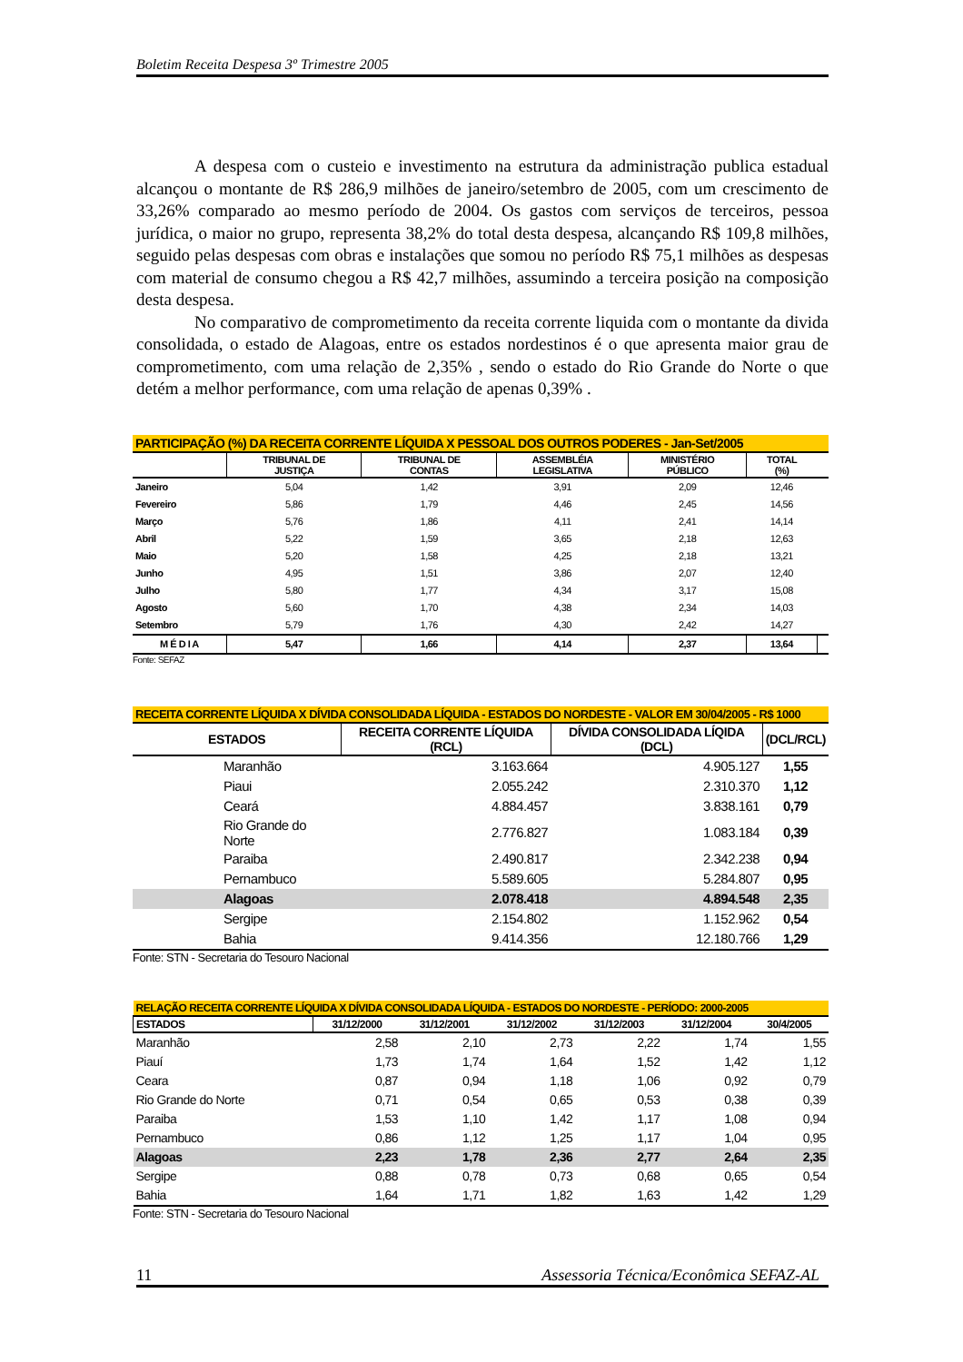Boletim Receita Despesa 3º Trimestre 2005
A despesa com o custeio e investimento na estrutura da administração publica estadual alcançou o montante de R$ 286,9 milhões de janeiro/setembro de 2005, com um crescimento de 33,26% comparado ao mesmo período de 2004. Os gastos com serviços de terceiros, pessoa jurídica, o maior no grupo, representa 38,2% do total desta despesa, alcançando R$ 109,8 milhões, seguido pelas despesas com obras e instalações que somou no período R$ 75,1 milhões as despesas com material de consumo chegou a R$ 42,7 milhões, assumindo a terceira posição na composição desta despesa.
No comparativo de comprometimento da receita corrente liquida com o montante da divida consolidada, o estado de Alagoas, entre os estados nordestinos é o que apresenta maior grau de comprometimento, com uma relação de 2,35% , sendo o estado do Rio Grande do Norte o que detém a melhor performance, com uma relação de apenas 0,39% .
| PARTICIPAÇÃO (%) DA RECEITA CORRENTE LÍQUIDA X PESSOAL DOS OUTROS PODERES - Jan-Set/2005 | | | | | | |
| --- | --- | --- | --- | --- | --- | --- |
| | TRIBUNAL DE JUSTIÇA | TRIBUNAL DE CONTAS | ASSEMBLÉIA LEGISLATIVA | MINISTÉRIO PÚBLICO | TOTAL (%) | |
| Janeiro | 5,04 | 1,42 | 3,91 | 2,09 | 12,46 | |
| Fevereiro | 5,86 | 1,79 | 4,46 | 2,45 | 14,56 | |
| Março | 5,76 | 1,86 | 4,11 | 2,41 | 14,14 | |
| Abril | 5,22 | 1,59 | 3,65 | 2,18 | 12,63 | |
| Maio | 5,20 | 1,58 | 4,25 | 2,18 | 13,21 | |
| Junho | 4,95 | 1,51 | 3,86 | 2,07 | 12,40 | |
| Julho | 5,80 | 1,77 | 4,34 | 3,17 | 15,08 | |
| Agosto | 5,60 | 1,70 | 4,38 | 2,34 | 14,03 | |
| Setembro | 5,79 | 1,76 | 4,30 | 2,42 | 14,27 | |
| M É D I A | 5,47 | 1,66 | 4,14 | 2,37 | 13,64 | |
Fonte: SEFAZ
| RECEITA CORRENTE LÍQUIDA X DÍVIDA CONSOLIDADA LÍQUIDA - ESTADOS DO NORDESTE - VALOR EM 30/04/2005 - R$ 1000 | | | |
| --- | --- | --- | --- |
| ESTADOS | RECEITA CORRENTE LÍQUIDA (RCL) | DÍVIDA CONSOLIDADA LÍQIDA (DCL) | (DCL/RCL) |
| Maranhão | 3.163.664 | 4.905.127 | 1,55 |
| Piaui | 2.055.242 | 2.310.370 | 1,12 |
| Ceará | 4.884.457 | 3.838.161 | 0,79 |
| Rio Grande do Norte | 2.776.827 | 1.083.184 | 0,39 |
| Paraiba | 2.490.817 | 2.342.238 | 0,94 |
| Pernambuco | 5.589.605 | 5.284.807 | 0,95 |
| Alagoas | 2.078.418 | 4.894.548 | 2,35 |
| Sergipe | 2.154.802 | 1.152.962 | 0,54 |
| Bahia | 9.414.356 | 12.180.766 | 1,29 |
Fonte: STN - Secretaria do Tesouro Nacional
| RELAÇÃO RECEITA CORRENTE LÍQUIDA X DÍVIDA CONSOLIDADA LÍQUIDA - ESTADOS DO NORDESTE - PERÍODO: 2000-2005 | | | | | | |
| --- | --- | --- | --- | --- | --- | --- |
| ESTADOS | 31/12/2000 | 31/12/2001 | 31/12/2002 | 31/12/2003 | 31/12/2004 | 30/4/2005 |
| Maranhão | 2,58 | 2,10 | 2,73 | 2,22 | 1,74 | 1,55 |
| Piauí | 1,73 | 1,74 | 1,64 | 1,52 | 1,42 | 1,12 |
| Ceara | 0,87 | 0,94 | 1,18 | 1,06 | 0,92 | 0,79 |
| Rio Grande do Norte | 0,71 | 0,54 | 0,65 | 0,53 | 0,38 | 0,39 |
| Paraiba | 1,53 | 1,10 | 1,42 | 1,17 | 1,08 | 0,94 |
| Pernambuco | 0,86 | 1,12 | 1,25 | 1,17 | 1,04 | 0,95 |
| Alagoas | 2,23 | 1,78 | 2,36 | 2,77 | 2,64 | 2,35 |
| Sergipe | 0,88 | 0,78 | 0,73 | 0,68 | 0,65 | 0,54 |
| Bahia | 1,64 | 1,71 | 1,82 | 1,63 | 1,42 | 1,29 |
Fonte: STN - Secretaria do Tesouro Nacional
11 Assessoria Técnica/Econômica SEFAZ-AL